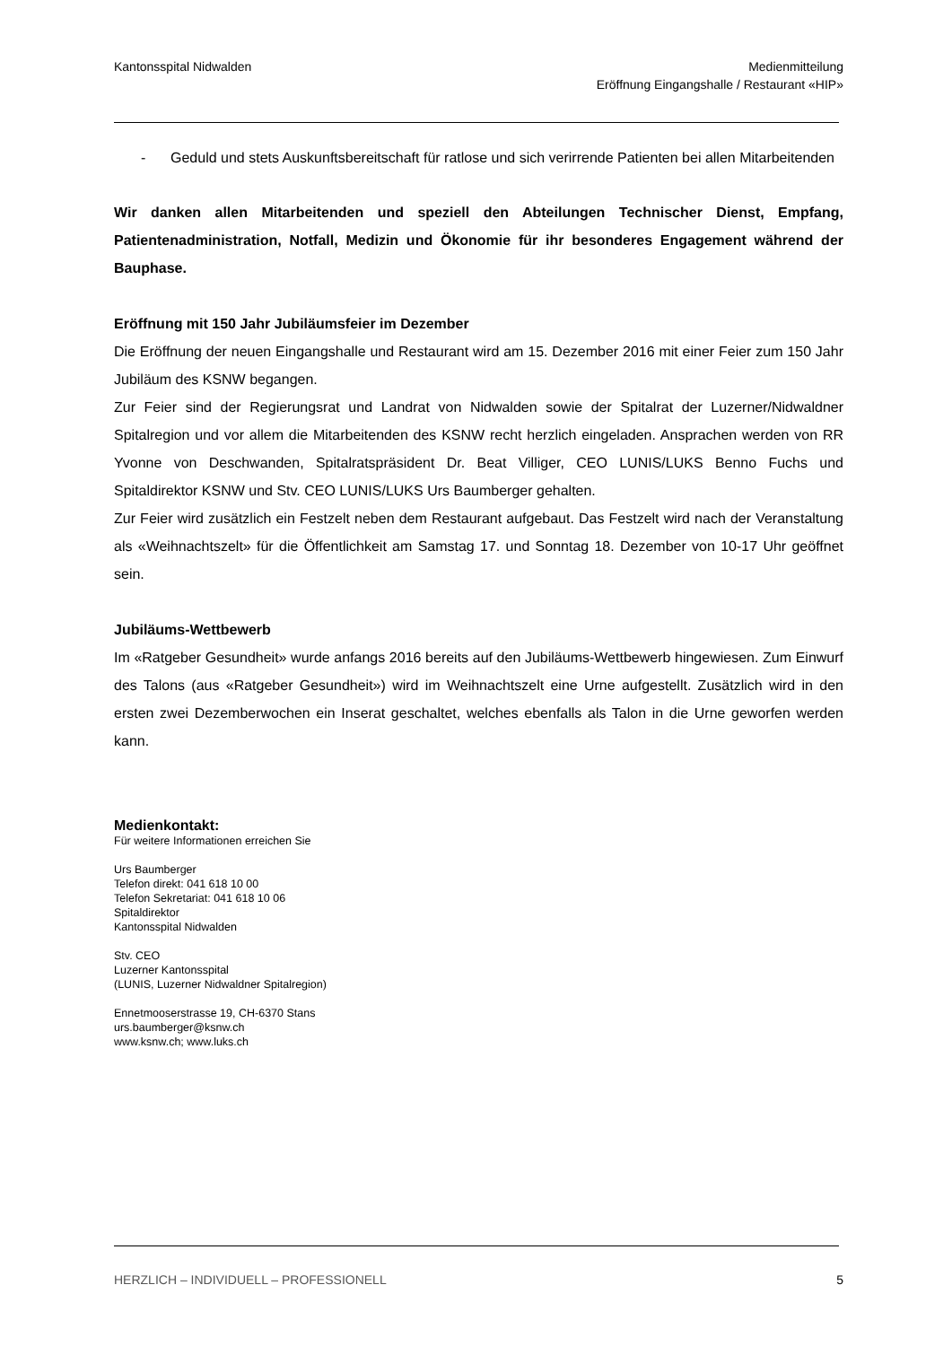Kantonsspital Nidwalden Medienmitteilung
Eröffnung Eingangshalle / Restaurant «HIP»
- Geduld und stets Auskunftsbereitschaft für ratlose und sich verirrende Patienten bei allen Mitarbeitenden
Wir danken allen Mitarbeitenden und speziell den Abteilungen Technischer Dienst, Empfang, Patientenadministration, Notfall, Medizin und Ökonomie für ihr besonderes Engagement während der Bauphase.
Eröffnung mit 150 Jahr Jubiläumsfeier im Dezember
Die Eröffnung der neuen Eingangshalle und Restaurant wird am 15. Dezember 2016 mit einer Feier zum 150 Jahr Jubiläum des KSNW begangen.
Zur Feier sind der Regierungsrat und Landrat von Nidwalden sowie der Spitalrat der Luzerner/Nidwaldner Spitalregion und vor allem die Mitarbeitenden des KSNW recht herzlich eingeladen. Ansprachen werden von RR Yvonne von Deschwanden, Spitalratspräsident Dr. Beat Villiger, CEO LUNIS/LUKS Benno Fuchs und Spitaldirektor KSNW und Stv. CEO LUNIS/LUKS Urs Baumberger gehalten.
Zur Feier wird zusätzlich ein Festzelt neben dem Restaurant aufgebaut. Das Festzelt wird nach der Veranstaltung als «Weihnachtszelt» für die Öffentlichkeit am Samstag 17. und Sonntag 18. Dezember von 10-17 Uhr geöffnet sein.
Jubiläums-Wettbewerb
Im «Ratgeber Gesundheit» wurde anfangs 2016 bereits auf den Jubiläums-Wettbewerb hingewiesen. Zum Einwurf des Talons (aus «Ratgeber Gesundheit») wird im Weihnachtszelt eine Urne aufgestellt. Zusätzlich wird in den ersten zwei Dezemberwochen ein Inserat geschaltet, welches ebenfalls als Talon in die Urne geworfen werden kann.
Medienkontakt:
Für weitere Informationen erreichen Sie
Urs Baumberger
Telefon direkt: 041 618 10 00
Telefon Sekretariat: 041 618 10 06
Spitaldirektor
Kantonsspital Nidwalden
Stv. CEO
Luzerner Kantonsspital
(LUNIS, Luzerner Nidwaldner Spitalregion)
Ennetmooserstrasse 19, CH-6370 Stans
urs.baumberger@ksnw.ch
www.ksnw.ch; www.luks.ch
HERZLICH – INDIVIDUELL – PROFESSIONELL
5